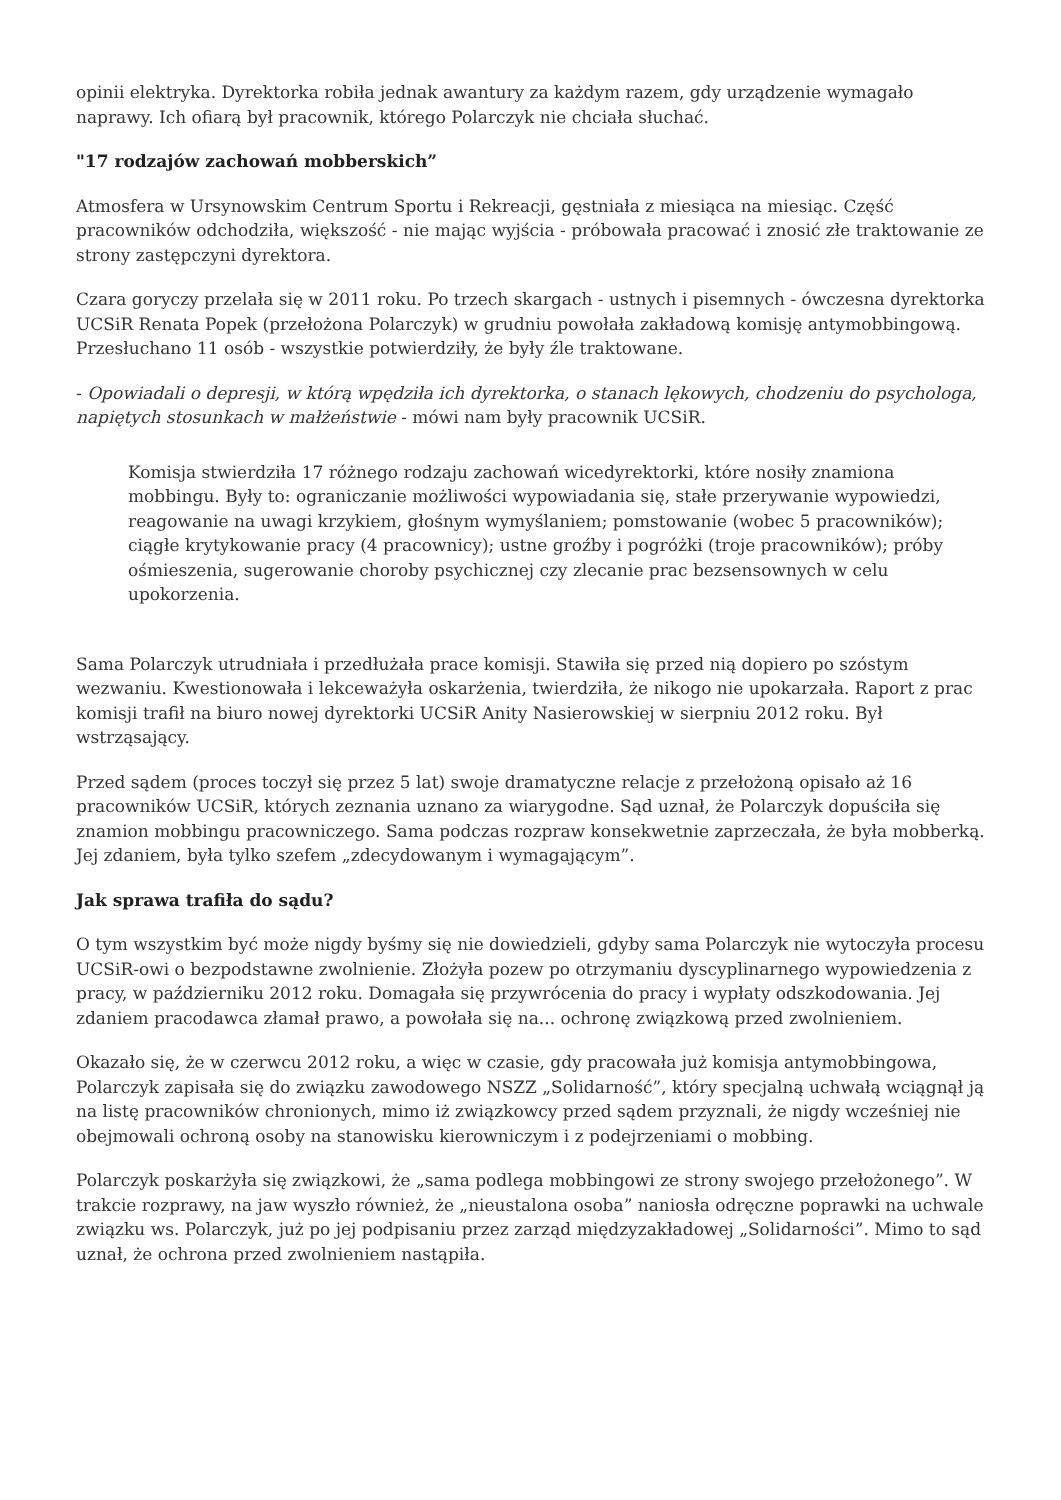opinii elektryka. Dyrektorka robiła jednak awantury za każdym razem, gdy urządzenie wymagało naprawy. Ich ofiarą był pracownik, którego Polarczyk nie chciała słuchać.
"17 rodzajów zachowań mobberskich”
Atmosfera w Ursynowskim Centrum Sportu i Rekreacji, gęstniała z miesiąca na miesiąc. Część pracowników odchodziła, większość - nie mając wyjścia - próbowała pracować i znosić złe traktowanie ze strony zastępczyni dyrektora.
Czara goryczy przelała się w 2011 roku. Po trzech skargach - ustnych i pisemnych - ówczesna dyrektorka UCSiR Renata Popek (przełożona Polarczyk) w grudniu powołała zakładową komisję antymobbingową. Przesłuchano 11 osób - wszystkie potwierdziły, że były źle traktowane.
- Opowiadali o depresji, w którą wpędziła ich dyrektorka, o stanach lękowych, chodzeniu do psychologa, napiętych stosunkach w małżeństwie - mówi nam były pracownik UCSiR.
Komisja stwierdziła 17 różnego rodzaju zachowań wicedyrektorki, które nosiły znamiona mobbingu. Były to: ograniczanie możliwości wypowiadania się, stałe przerywanie wypowiedzi, reagowanie na uwagi krzykiem, głośnym wymyślaniem; pomstowanie (wobec 5 pracowników); ciągłe krytykowanie pracy (4 pracownicy); ustne groźby i pogróżki (troje pracowników); próby ośmieszenia, sugerowanie choroby psychicznej czy zlecanie prac bezsensownych w celu upokorzenia.
Sama Polarczyk utrudniała i przedłużała prace komisji. Stawiła się przed nią dopiero po szóstym wezwaniu. Kwestionowała i lekceważyła oskarżenia, twierdziła, że nikogo nie upokarzała. Raport z prac komisji trafił na biuro nowej dyrektorki UCSiR Anity Nasierowskiej w sierpniu 2012 roku. Był wstrząsający.
Przed sądem (proces toczył się przez 5 lat) swoje dramatyczne relacje z przełożoną opisało aż 16 pracowników UCSiR, których zeznania uznano za wiarygodne. Sąd uznał, że Polarczyk dopuściła się znamion mobbingu pracowniczego. Sama podczas rozpraw konsekwetnie zaprzeczała, że była mobberką. Jej zdaniem, była tylko szefem „zdecydowanym i wymagającym”.
Jak sprawa trafiła do sądu?
O tym wszystkim być może nigdy byśmy się nie dowiedzieli, gdyby sama Polarczyk nie wytoczyła procesu UCSiR-owi o bezpodstawne zwolnienie. Złożyła pozew po otrzymaniu dyscyplinarnego wypowiedzenia z pracy, w październiku 2012 roku. Domagała się przywrócenia do pracy i wypłaty odszkodowania. Jej zdaniem pracodawca złamał prawo, a powołała się na... ochronę związkową przed zwolnieniem.
Okazało się, że w czerwcu 2012 roku, a więc w czasie, gdy pracowała już komisja antymobbingowa, Polarczyk zapisała się do związku zawodowego NSZZ „Solidarność”, który specjalną uchwałą wciągnął ją na listę pracowników chronionych, mimo iż związkowcy przed sądem przyznali, że nigdy wcześniej nie obejmowali ochroną osoby na stanowisku kierowniczym i z podejrzeniami o mobbing.
Polarczyk poskarżyła się związkowi, że „sama podlega mobbingowi ze strony swojego przełożonego”. W trakcie rozprawy, na jaw wyszło również, że „nieustalona osoba” naniosła odręczne poprawki na uchwale związku ws. Polarczyk, już po jej podpisaniu przez zarząd międzyzakładowej „Solidarności”. Mimo to sąd uznał, że ochrona przed zwolnieniem nastąpiła.